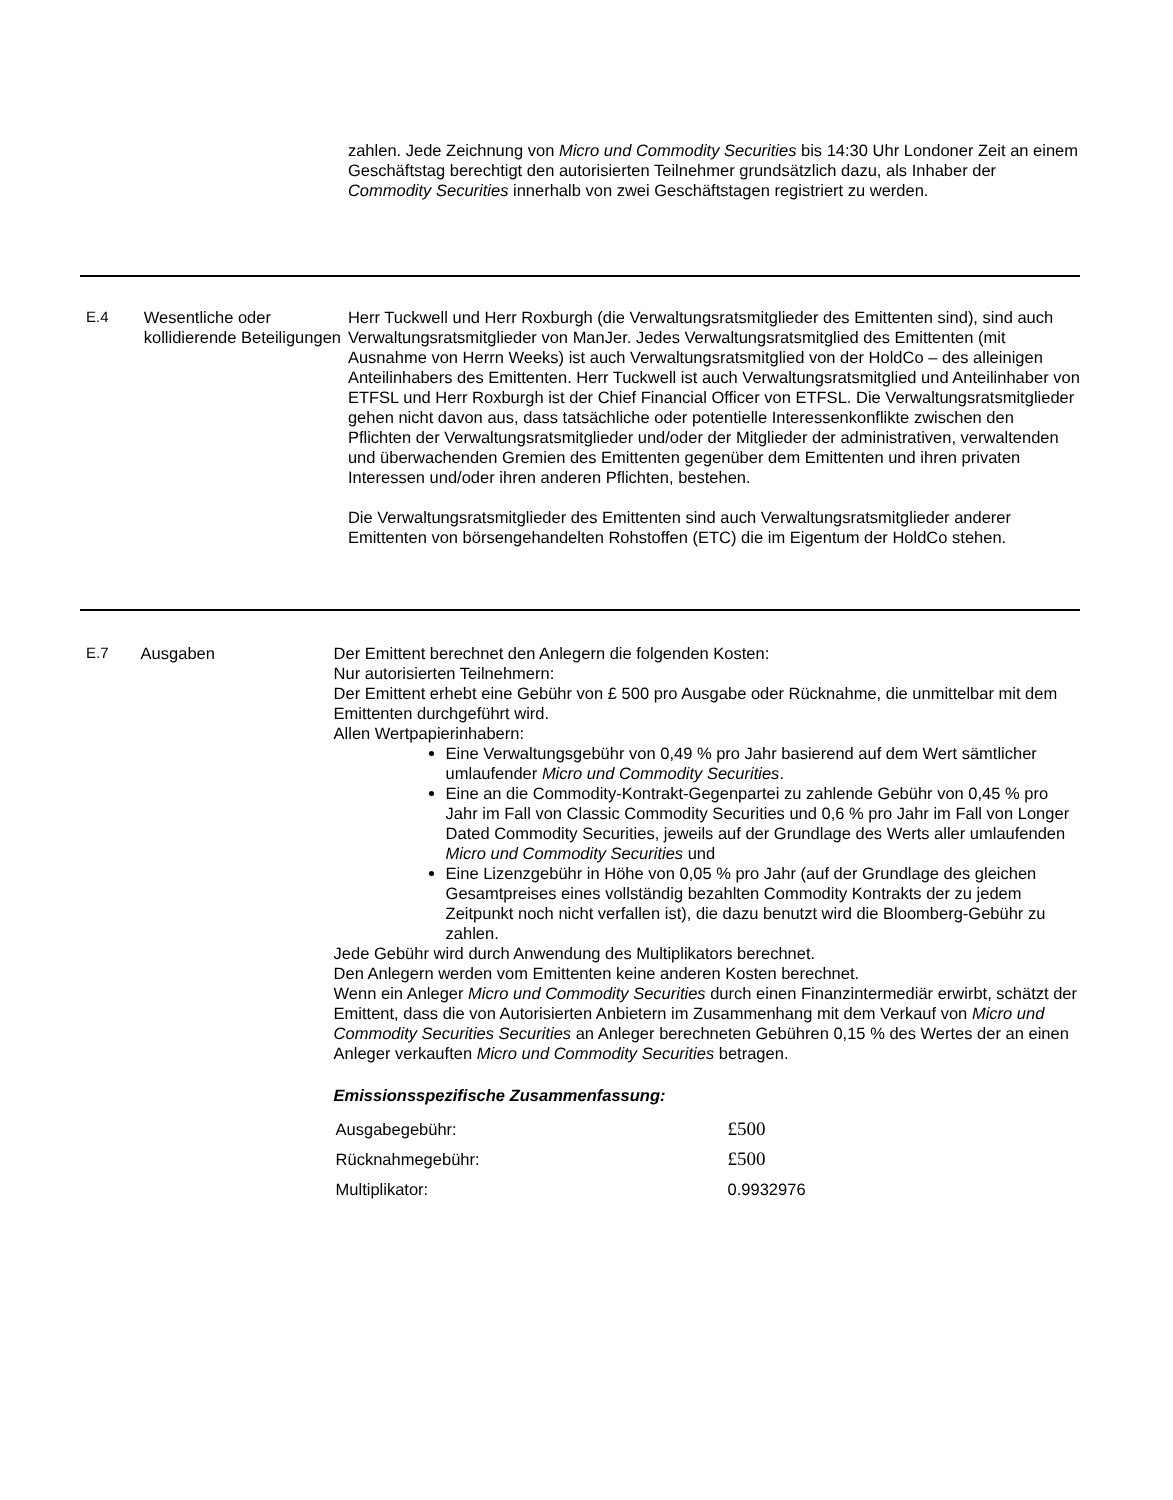zahlen. Jede Zeichnung von Micro und Commodity Securities bis 14:30 Uhr Londoner Zeit an einem Geschäftstag berechtigt den autorisierten Teilnehmer grundsätzlich dazu, als Inhaber der Commodity Securities innerhalb von zwei Geschäftstagen registriert zu werden.
E.4 Wesentliche oder kollidierende Beteiligungen
Herr Tuckwell und Herr Roxburgh (die Verwaltungsratsmitglieder des Emittenten sind), sind auch Verwaltungsratsmitglieder von ManJer. Jedes Verwaltungsratsmitglied des Emittenten (mit Ausnahme von Herrn Weeks) ist auch Verwaltungsratsmitglied von der HoldCo – des alleinigen Anteilinhabers des Emittenten. Herr Tuckwell ist auch Verwaltungsratsmitglied und Anteilinhaber von ETFSL und Herr Roxburgh ist der Chief Financial Officer von ETFSL. Die Verwaltungsratsmitglieder gehen nicht davon aus, dass tatsächliche oder potentielle Interessenkonflikte zwischen den Pflichten der Verwaltungsratsmitglieder und/oder der Mitglieder der administrativen, verwaltenden und überwachenden Gremien des Emittenten gegenüber dem Emittenten und ihren privaten Interessen und/oder ihren anderen Pflichten, bestehen.
Die Verwaltungsratsmitglieder des Emittenten sind auch Verwaltungsratsmitglieder anderer Emittenten von börsengehandelten Rohstoffen (ETC) die im Eigentum der HoldCo stehen.
E.7 Ausgaben Der Emittent berechnet den Anlegern die folgenden Kosten:
Nur autorisierten Teilnehmern:
Der Emittent erhebt eine Gebühr von £ 500 pro Ausgabe oder Rücknahme, die unmittelbar mit dem Emittenten durchgeführt wird.
Allen Wertpapierinhabern:
Eine Verwaltungsgebühr von 0,49 % pro Jahr basierend auf dem Wert sämtlicher umlaufender Micro und Commodity Securities.
Eine an die Commodity-Kontrakt-Gegenpartei zu zahlende Gebühr von 0,45 % pro Jahr im Fall von Classic Commodity Securities und 0,6 % pro Jahr im Fall von Longer Dated Commodity Securities, jeweils auf der Grundlage des Werts aller umlaufenden Micro und Commodity Securities und
Eine Lizenzgebühr in Höhe von 0,05 % pro Jahr (auf der Grundlage des gleichen Gesamtpreises eines vollständig bezahlten Commodity Kontrakts der zu jedem Zeitpunkt noch nicht verfallen ist), die dazu benutzt wird die Bloomberg-Gebühr zu zahlen.
Jede Gebühr wird durch Anwendung des Multiplikators berechnet.
Den Anlegern werden vom Emittenten keine anderen Kosten berechnet.
Wenn ein Anleger Micro und Commodity Securities durch einen Finanzintermediär erwirbt, schätzt der Emittent, dass die von Autorisierten Anbietern im Zusammenhang mit dem Verkauf von Micro und Commodity Securities Securities an Anleger berechneten Gebühren 0,15 % des Wertes der an einen Anleger verkauften Micro und Commodity Securities betragen.
Emissionsspezifische Zusammenfassung:
| Ausgabegebühr: | £500 |
| Rücknahmegebühr: | £500 |
| Multiplikator: | 0.9932976 |